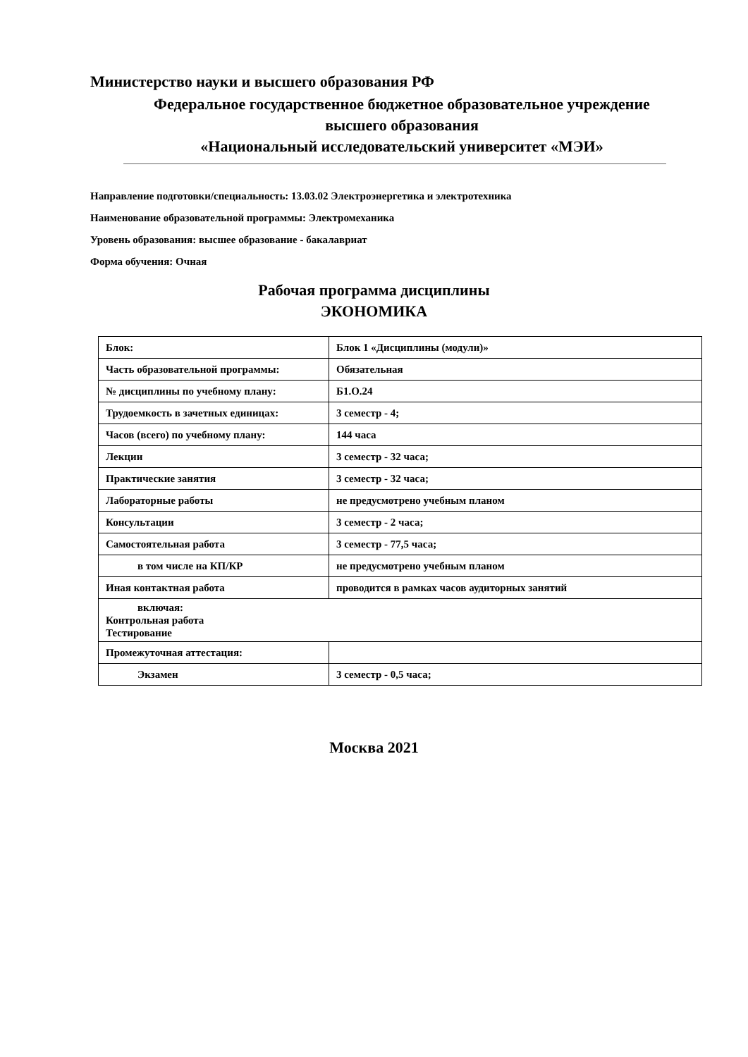Министерство науки и высшего образования РФ
Федеральное государственное бюджетное образовательное учреждение
высшего образования
«Национальный исследовательский университет «МЭИ»
Направление подготовки/специальность: 13.03.02 Электроэнергетика и электротехника
Наименование образовательной программы: Электромеханика
Уровень образования: высшее образование - бакалавриат
Форма обучения: Очная
Рабочая программа дисциплины
ЭКОНОМИКА
| Блок: | Блок 1 «Дисциплины (модули)» |
| Часть образовательной программы: | Обязательная |
| № дисциплины по учебному плану: | Б1.О.24 |
| Трудоемкость в зачетных единицах: | 3 семестр - 4; |
| Часов (всего) по учебному плану: | 144 часа |
| Лекции | 3 семестр - 32 часа; |
| Практические занятия | 3 семестр - 32 часа; |
| Лабораторные работы | не предусмотрено учебным планом |
| Консультации | 3 семестр - 2 часа; |
| Самостоятельная работа | 3 семестр - 77,5 часа; |
| в том числе на КП/КР | не предусмотрено учебным планом |
| Иная контактная работа | проводится в рамках часов аудиторных занятий |
| включая: Контрольная работа Тестирование | |
| Промежуточная аттестация: | |
| Экзамен | 3 семестр - 0,5 часа; |
Москва 2021